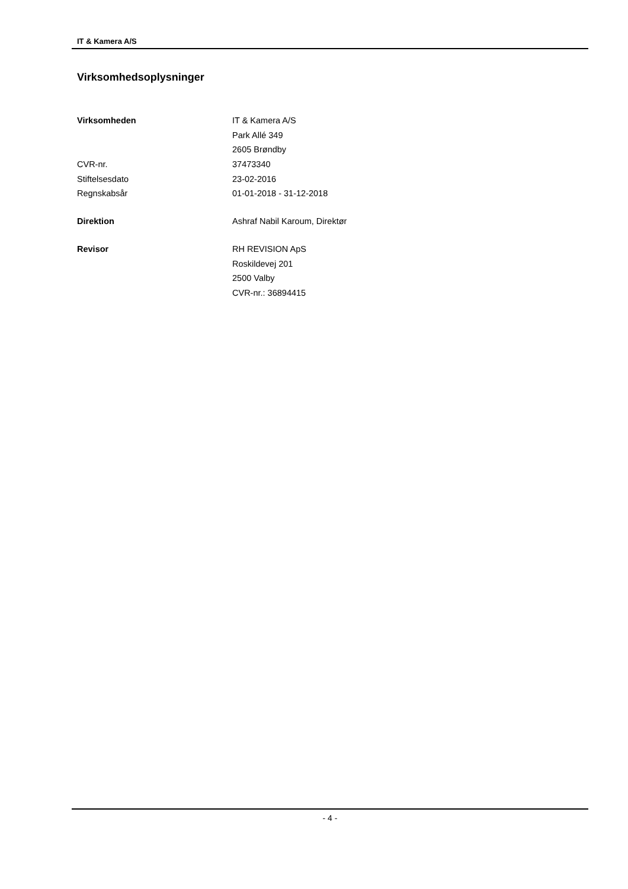IT & Kamera A/S
Virksomhedsoplysninger
| Virksomheden | IT & Kamera A/S |
| | Park Allé 349 |
| | 2605 Brøndby |
| CVR-nr. | 37473340 |
| Stiftelsesdato | 23-02-2016 |
| Regnskabsår | 01-01-2018 - 31-12-2018 |
| Direktion | Ashraf Nabil Karoum, Direktør |
| Revisor | RH REVISION ApS |
| | Roskildevej 201 |
| | 2500 Valby |
| | CVR-nr.: 36894415 |
- 4 -